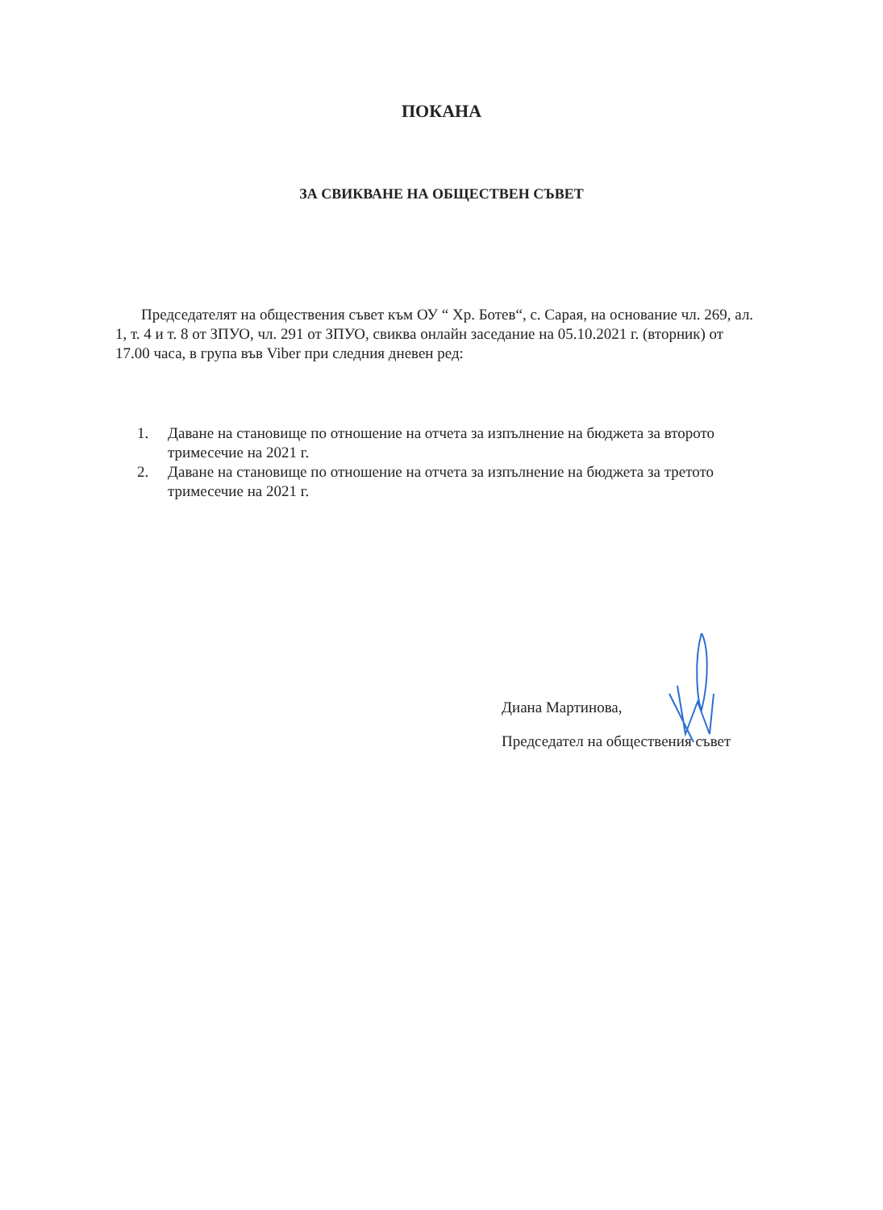ПОКАНА
ЗА СВИКВАНЕ НА ОБЩЕСТВЕН СЪВЕТ
Председателят на обществения съвет към ОУ “ Хр. Ботев“, с. Сарая, на основание чл. 269, ал. 1, т. 4 и т. 8 от ЗПУО, чл. 291 от ЗПУО, свиква онлайн заседание на 05.10.2021 г. (вторник) от 17.00 часа, в група във Viber при следния дневен ред:
1. Даване на становище по отношение на отчета за изпълнение на бюджета за второто тримесечие на 2021 г.
2. Даване на становище по отношение на отчета за изпълнение на бюджета за третото тримесечие на 2021 г.
Диана Мартинова,
Председател на обществения съвет